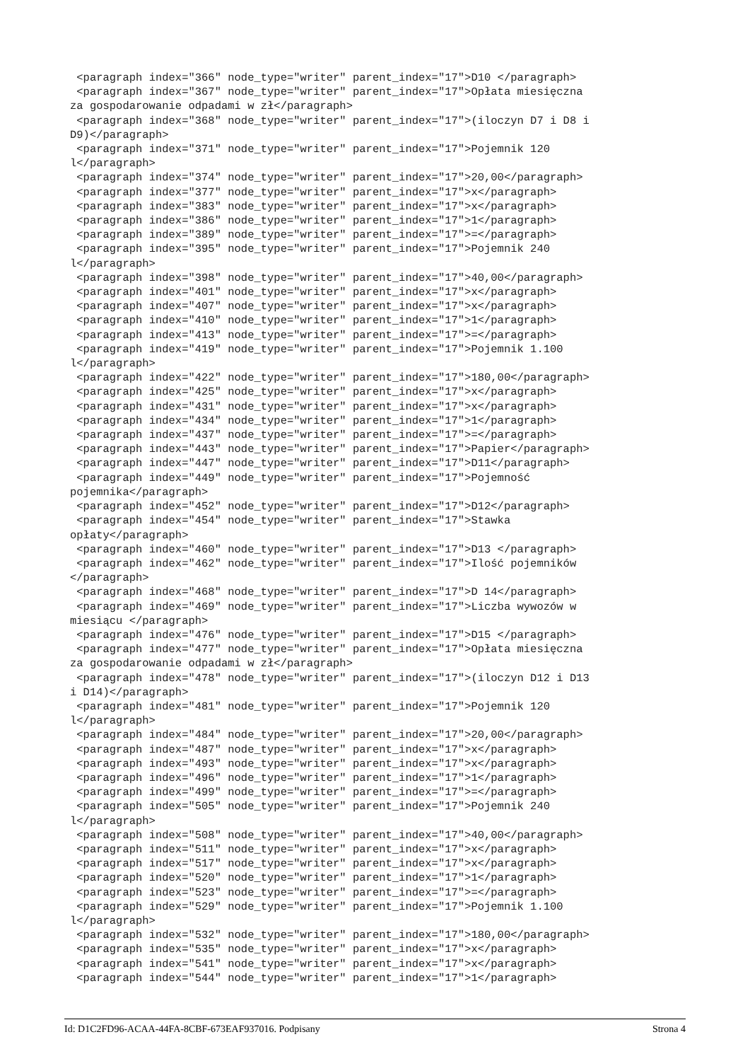<paragraph index="366" node_type="writer" parent_index="17">D10 </paragraph> <paragraph index="367" node_type="writer" parent_index="17">Opłata miesięczna za gospodarowanie odpadami w zł</paragraph> <paragraph index="368" node_type="writer" parent_index="17">(iloczyn D7 i D8 i D9)</paragraph> <paragraph index="371" node_type="writer" parent_index="17">Pojemnik 120 l</paragraph> <paragraph index="374" node_type="writer" parent_index="17">20,00</paragraph> <paragraph index="377" node_type="writer" parent_index="17">x</paragraph> <paragraph index="383" node_type="writer" parent_index="17">x</paragraph> <paragraph index="386" node_type="writer" parent_index="17">1</paragraph> <paragraph index="389" node_type="writer" parent_index="17">=</paragraph> <paragraph index="395" node_type="writer" parent_index="17">Pojemnik 240 l</paragraph> <paragraph index="398" node_type="writer" parent_index="17">40,00</paragraph> <paragraph index="401" node_type="writer" parent_index="17">x</paragraph> <paragraph index="407" node_type="writer" parent_index="17">x</paragraph> <paragraph index="410" node_type="writer" parent_index="17">1</paragraph> <paragraph index="413" node_type="writer" parent_index="17">=</paragraph> <paragraph index="419" node_type="writer" parent_index="17">Pojemnik 1.100 l</paragraph> <paragraph index="422" node_type="writer" parent_index="17">180,00</paragraph> <paragraph index="425" node_type="writer" parent_index="17">x</paragraph> <paragraph index="431" node_type="writer" parent_index="17">x</paragraph> <paragraph index="434" node_type="writer" parent_index="17">1</paragraph> <paragraph index="437" node_type="writer" parent_index="17">=</paragraph> <paragraph index="443" node_type="writer" parent_index="17">Papier</paragraph> <paragraph index="447" node_type="writer" parent_index="17">D11</paragraph> <paragraph index="449" node_type="writer" parent_index="17">Pojemność pojemnika</paragraph> <paragraph index="452" node_type="writer" parent_index="17">D12</paragraph> <paragraph index="454" node_type="writer" parent_index="17">Stawka opłaty</paragraph> <paragraph index="460" node_type="writer" parent_index="17">D13 </paragraph> <paragraph index="462" node_type="writer" parent_index="17">Ilość pojemników </paragraph> <paragraph index="468" node_type="writer" parent_index="17">D 14</paragraph> <paragraph index="469" node_type="writer" parent_index="17">Liczba wywozów w miesiącu </paragraph> <paragraph index="476" node_type="writer" parent_index="17">D15 </paragraph> <paragraph index="477" node_type="writer" parent_index="17">Opłata miesięczna za gospodarowanie odpadami w zł</paragraph> <paragraph index="478" node_type="writer" parent_index="17">(iloczyn D12 i D13 i D14)</paragraph> <paragraph index="481" node_type="writer" parent_index="17">Pojemnik 120 l</paragraph> <paragraph index="484" node_type="writer" parent_index="17">20,00</paragraph> <paragraph index="487" node_type="writer" parent_index="17">x</paragraph> <paragraph index="493" node_type="writer" parent_index="17">x</paragraph> <paragraph index="496" node_type="writer" parent_index="17">1</paragraph> <paragraph index="499" node_type="writer" parent_index="17">=</paragraph> <paragraph index="505" node_type="writer" parent_index="17">Pojemnik 240 l</paragraph> <paragraph index="508" node_type="writer" parent_index="17">40,00</paragraph> <paragraph index="511" node_type="writer" parent_index="17">x</paragraph> <paragraph index="517" node_type="writer" parent_index="17">x</paragraph> <paragraph index="520" node_type="writer" parent_index="17">1</paragraph> <paragraph index="523" node_type="writer" parent_index="17">=</paragraph> <paragraph index="529" node_type="writer" parent_index="17">Pojemnik 1.100 l</paragraph> <paragraph index="532" node_type="writer" parent_index="17">180,00</paragraph> <paragraph index="535" node_type="writer" parent_index="17">x</paragraph> <paragraph index="541" node_type="writer" parent_index="17">x</paragraph> <paragraph index="544" node_type="writer" parent_index="17">1</paragraph>
Id: D1C2FD96-ACAA-44FA-8CBF-673EAF937016. Podpisany Strona 4